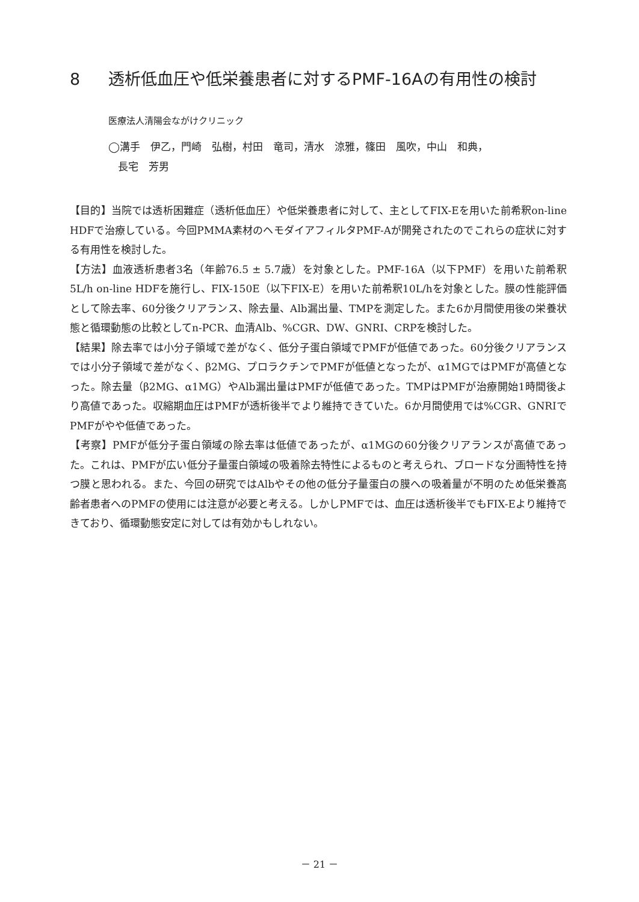8 透析低血圧や低栄養患者に対するPMF-16Aの有用性の検討
医療法人清陽会ながけクリニック
◯溝手　伊乙，門崎　弘樹，村田　竜司，清水　涼雅，篠田　風吹，中山　和典，
長宅　芳男
【目的】当院では透析困難症（透析低血圧）や低栄養患者に対して、主としてFIX-Eを用いた前希釈on-line HDFで治療している。今回PMMA素材のヘモダイアフィルタPMF-Aが開発されたのでこれらの症状に対する有用性を検討した。
【方法】血液透析患者3名（年齢76.5 ± 5.7歳）を対象とした。PMF-16A（以下PMF）を用いた前希釈5L/h on-line HDFを施行し、FIX-150E（以下FIX-E）を用いた前希釈10L/hを対象とした。膜の性能評価として除去率、60分後クリアランス、除去量、Alb漏出量、TMPを測定した。また6か月間使用後の栄養状態と循環動態の比較としてn-PCR、血清Alb、%CGR、DW、GNRI、CRPを検討した。
【結果】除去率では小分子領域で差がなく、低分子蛋白領域でPMFが低値であった。60分後クリアランスでは小分子領域で差がなく、β2MG、プロラクチンでPMFが低値となったが、α1MGではPMFが高値となった。除去量（β2MG、α1MG）やAlb漏出量はPMFが低値であった。TMPはPMFが治療開始1時間後より高値であった。収縮期血圧はPMFが透析後半でより維持できていた。6か月間使用では%CGR、GNRIでPMFがやや低値であった。
【考察】PMFが低分子蛋白領域の除去率は低値であったが、α1MGの60分後クリアランスが高値であった。これは、PMFが広い低分子量蛋白領域の吸着除去特性によるものと考えられ、ブロードな分画特性を持つ膜と思われる。また、今回の研究ではAlbやその他の低分子量蛋白の膜への吸着量が不明のため低栄養高齢者患者へのPMFの使用には注意が必要と考える。しかしPMFでは、血圧は透析後半でもFIX-Eより維持できており、循環動態安定に対しては有効かもしれない。
－ 21 －